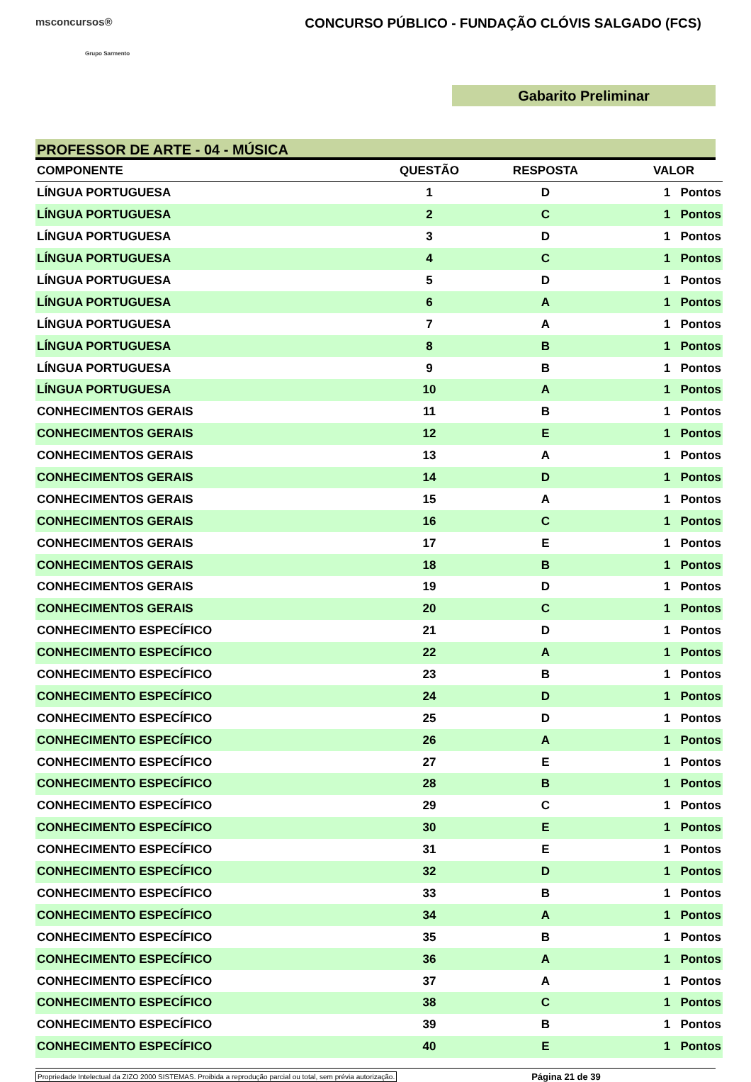msconcursos®
Grupo Sarmento
CONCURSO PÚBLICO - FUNDAÇÃO CLÓVIS SALGADO (FCS)
Gabarito Preliminar
PROFESSOR DE ARTE - 04 - MÚSICA
| COMPONENTE | QUESTÃO | RESPOSTA | VALOR |
| --- | --- | --- | --- |
| LÍNGUA PORTUGUESA | 1 | D | 1 Pontos |
| LÍNGUA PORTUGUESA | 2 | C | 1 Pontos |
| LÍNGUA PORTUGUESA | 3 | D | 1 Pontos |
| LÍNGUA PORTUGUESA | 4 | C | 1 Pontos |
| LÍNGUA PORTUGUESA | 5 | D | 1 Pontos |
| LÍNGUA PORTUGUESA | 6 | A | 1 Pontos |
| LÍNGUA PORTUGUESA | 7 | A | 1 Pontos |
| LÍNGUA PORTUGUESA | 8 | B | 1 Pontos |
| LÍNGUA PORTUGUESA | 9 | B | 1 Pontos |
| LÍNGUA PORTUGUESA | 10 | A | 1 Pontos |
| CONHECIMENTOS GERAIS | 11 | B | 1 Pontos |
| CONHECIMENTOS GERAIS | 12 | E | 1 Pontos |
| CONHECIMENTOS GERAIS | 13 | A | 1 Pontos |
| CONHECIMENTOS GERAIS | 14 | D | 1 Pontos |
| CONHECIMENTOS GERAIS | 15 | A | 1 Pontos |
| CONHECIMENTOS GERAIS | 16 | C | 1 Pontos |
| CONHECIMENTOS GERAIS | 17 | E | 1 Pontos |
| CONHECIMENTOS GERAIS | 18 | B | 1 Pontos |
| CONHECIMENTOS GERAIS | 19 | D | 1 Pontos |
| CONHECIMENTOS GERAIS | 20 | C | 1 Pontos |
| CONHECIMENTO ESPECÍFICO | 21 | D | 1 Pontos |
| CONHECIMENTO ESPECÍFICO | 22 | A | 1 Pontos |
| CONHECIMENTO ESPECÍFICO | 23 | B | 1 Pontos |
| CONHECIMENTO ESPECÍFICO | 24 | D | 1 Pontos |
| CONHECIMENTO ESPECÍFICO | 25 | D | 1 Pontos |
| CONHECIMENTO ESPECÍFICO | 26 | A | 1 Pontos |
| CONHECIMENTO ESPECÍFICO | 27 | E | 1 Pontos |
| CONHECIMENTO ESPECÍFICO | 28 | B | 1 Pontos |
| CONHECIMENTO ESPECÍFICO | 29 | C | 1 Pontos |
| CONHECIMENTO ESPECÍFICO | 30 | E | 1 Pontos |
| CONHECIMENTO ESPECÍFICO | 31 | E | 1 Pontos |
| CONHECIMENTO ESPECÍFICO | 32 | D | 1 Pontos |
| CONHECIMENTO ESPECÍFICO | 33 | B | 1 Pontos |
| CONHECIMENTO ESPECÍFICO | 34 | A | 1 Pontos |
| CONHECIMENTO ESPECÍFICO | 35 | B | 1 Pontos |
| CONHECIMENTO ESPECÍFICO | 36 | A | 1 Pontos |
| CONHECIMENTO ESPECÍFICO | 37 | A | 1 Pontos |
| CONHECIMENTO ESPECÍFICO | 38 | C | 1 Pontos |
| CONHECIMENTO ESPECÍFICO | 39 | B | 1 Pontos |
| CONHECIMENTO ESPECÍFICO | 40 | E | 1 Pontos |
Propriedade Intelectual da ZIZO 2000 SISTEMAS. Proibida a reprodução parcial ou total, sem prévia autorização. Página 21 de 39